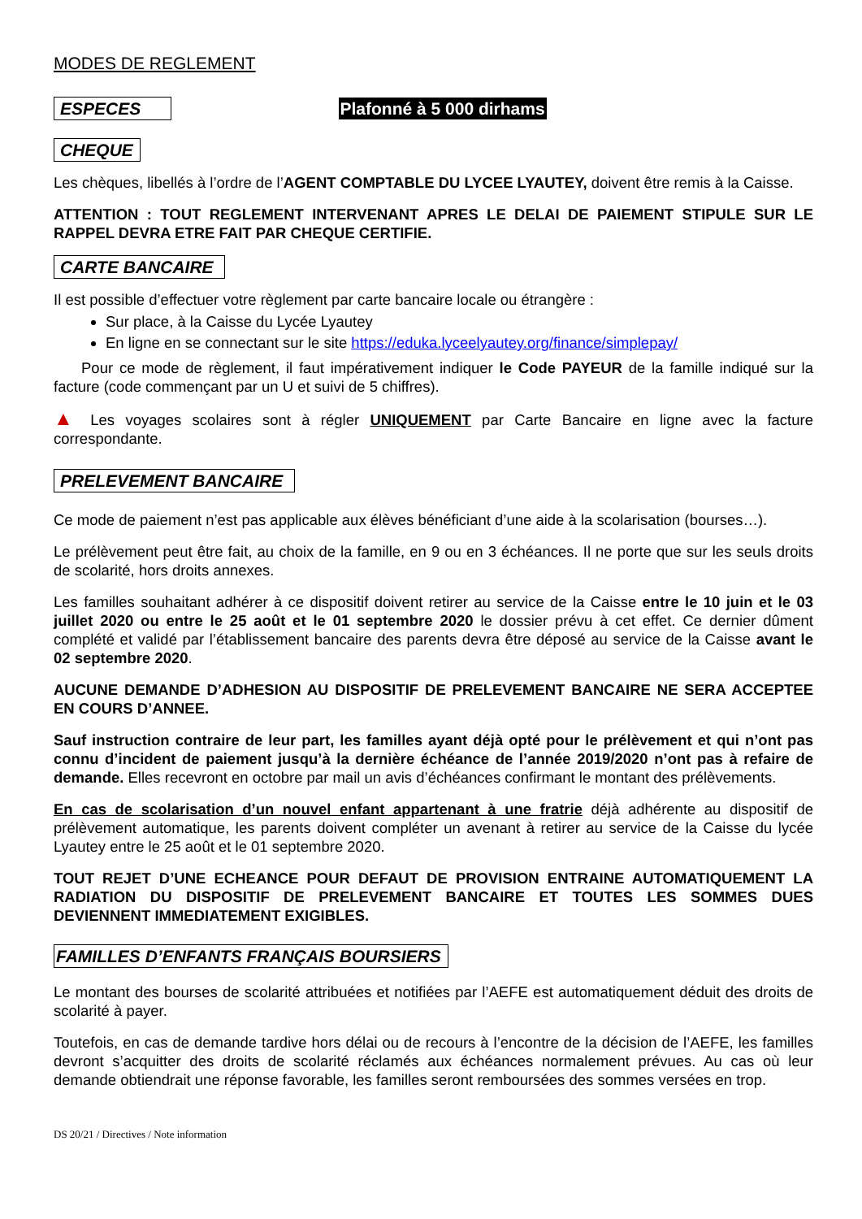MODES DE REGLEMENT
ESPECES Plafonné à 5 000 dirhams
CHEQUE
Les chèques, libellés à l’ordre de l’AGENT COMPTABLE DU LYCEE LYAUTEY, doivent être remis à la Caisse.
ATTENTION : TOUT REGLEMENT INTERVENANT APRES LE DELAI DE PAIEMENT STIPULE SUR LE RAPPEL DEVRA ETRE FAIT PAR CHEQUE CERTIFIE.
CARTE BANCAIRE
Il est possible d’effectuer votre règlement par carte bancaire locale ou étrangère :
Sur place, à la Caisse du Lycée Lyautey
En ligne en se connectant sur le site https://eduka.lyceelyautey.org/finance/simplepay/
Pour ce mode de règlement, il faut impérativement indiquer le Code PAYEUR de la famille indiqué sur la facture (code commençant par un U et suivi de 5 chiffres).
▲ Les voyages scolaires sont à régler UNIQUEMENT par Carte Bancaire en ligne avec la facture correspondante.
PRELEVEMENT BANCAIRE
Ce mode de paiement n’est pas applicable aux élèves bénéficiant d’une aide à la scolarisation (bourses…).
Le prélèvement peut être fait, au choix de la famille, en 9 ou en 3 échéances. Il ne porte que sur les seuls droits de scolarité, hors droits annexes.
Les familles souhaitant adhérer à ce dispositif doivent retirer au service de la Caisse entre le 10 juin et le 03 juillet 2020 ou entre le 25 août et le 01 septembre 2020 le dossier prévu à cet effet. Ce dernier dûment complété et validé par l’établissement bancaire des parents devra être déposé au service de la Caisse avant le 02 septembre 2020.
AUCUNE DEMANDE D’ADHESION AU DISPOSITIF DE PRELEVEMENT BANCAIRE NE SERA ACCEPTEE EN COURS D’ANNEE.
Sauf instruction contraire de leur part, les familles ayant déjà opté pour le prélèvement et qui n’ont pas connu d’incident de paiement jusqu’à la dernière échéance de l’année 2019/2020 n’ont pas à refaire de demande. Elles recevront en octobre par mail un avis d’échéances confirmant le montant des prélèvements.
En cas de scolarisation d’un nouvel enfant appartenant à une fratrie déjà adhérente au dispositif de prélèvement automatique, les parents doivent compléter un avenant à retirer au service de la Caisse du lycée Lyautey entre le 25 août et le 01 septembre 2020.
TOUT REJET D’UNE ECHEANCE POUR DEFAUT DE PROVISION ENTRAINE AUTOMATIQUEMENT LA RADIATION DU DISPOSITIF DE PRELEVEMENT BANCAIRE ET TOUTES LES SOMMES DUES DEVIENNENT IMMEDIATEMENT EXIGIBLES.
FAMILLES D’ENFANTS FRANÇAIS BOURSIERS
Le montant des bourses de scolarité attribuées et notifiées par l’AEFE est automatiquement déduit des droits de scolarité à payer.
Toutefois, en cas de demande tardive hors délai ou de recours à l’encontre de la décision de l’AEFE, les familles devront s’acquitter des droits de scolarité réclamés aux échéances normalement prévues. Au cas où leur demande obtiendrait une réponse favorable, les familles seront remboursées des sommes versées en trop.
DS 20/21 / Directives / Note information